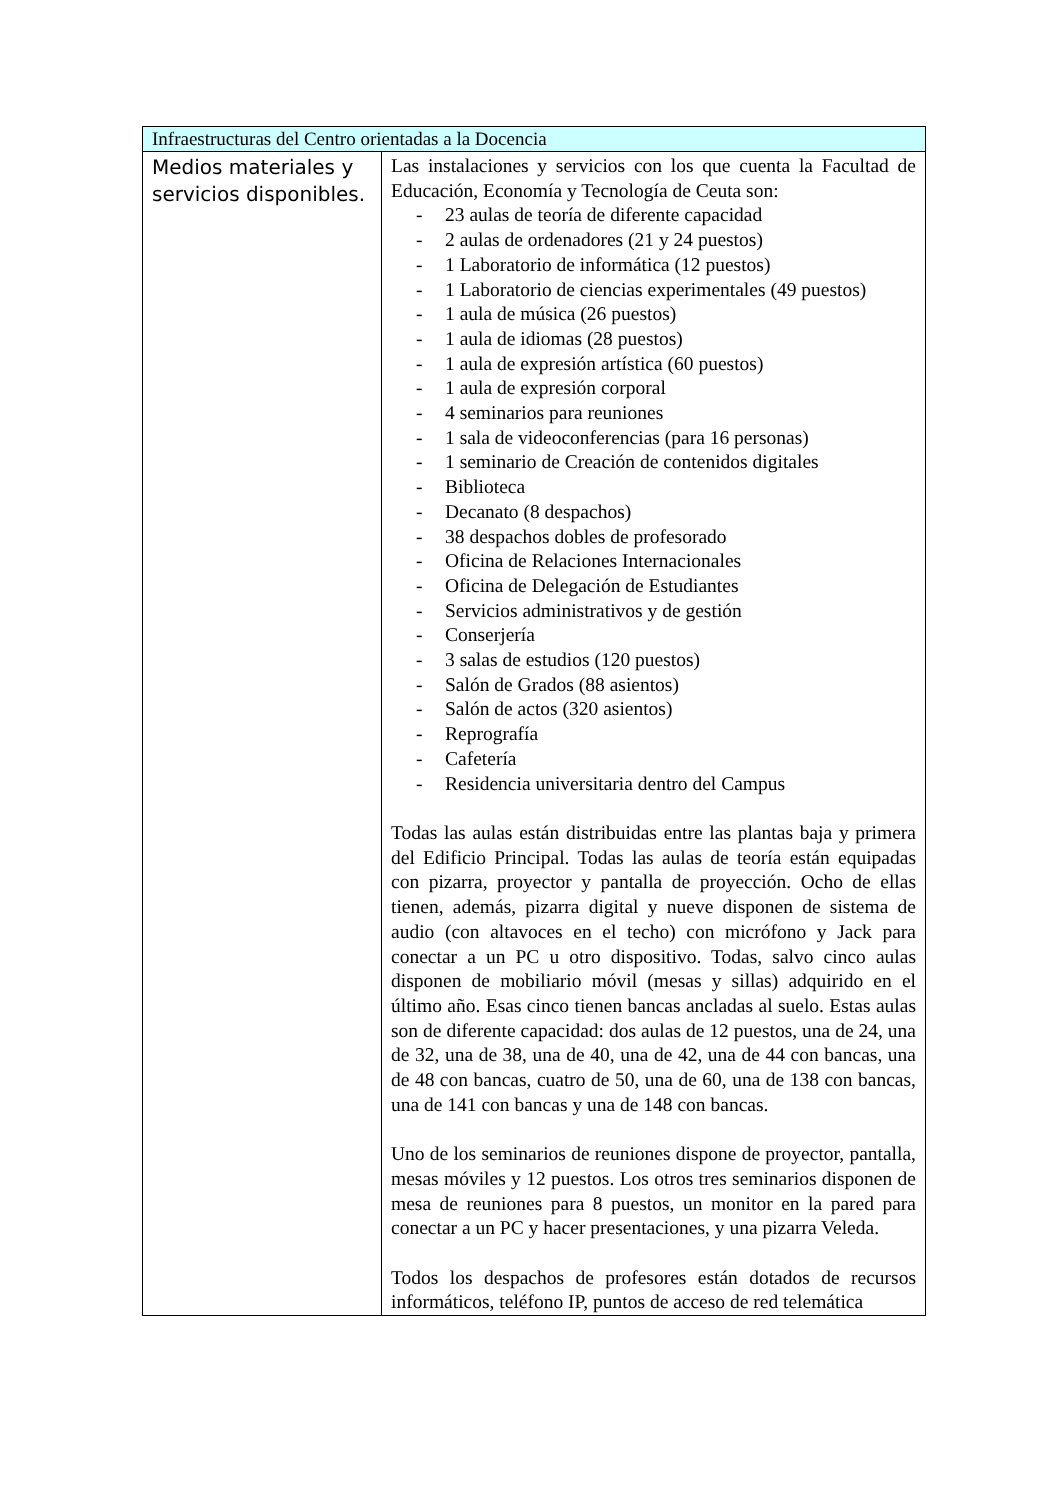| Infraestructuras del Centro orientadas a la Docencia | |
| --- | --- |
| Medios materiales y servicios disponibles. | Las instalaciones y servicios con los que cuenta la Facultad de Educación, Economía y Tecnología de Ceuta son: - 23 aulas de teoría de diferente capacidad - 2 aulas de ordenadores (21 y 24 puestos) - 1 Laboratorio de informática (12 puestos) - 1 Laboratorio de ciencias experimentales (49 puestos) - 1 aula de música (26 puestos) - 1 aula de idiomas (28 puestos) - 1 aula de expresión artística (60 puestos) - 1 aula de expresión corporal - 4 seminarios para reuniones - 1 sala de videoconferencias (para 16 personas) - 1 seminario de Creación de contenidos digitales - Biblioteca - Decanato (8 despachos) - 38 despachos dobles de profesorado - Oficina de Relaciones Internacionales - Oficina de Delegación de Estudiantes - Servicios administrativos y de gestión - Conserjería - 3 salas de estudios (120 puestos) - Salón de Grados (88 asientos) - Salón de actos (320 asientos) - Reprografía - Cafetería - Residencia universitaria dentro del Campus Todas las aulas están distribuidas entre las plantas baja y primera del Edificio Principal. Todas las aulas de teoría están equipadas con pizarra, proyector y pantalla de proyección. Ocho de ellas tienen, además, pizarra digital y nueve disponen de sistema de audio (con altavoces en el techo) con micrófono y Jack para conectar a un PC u otro dispositivo. Todas, salvo cinco aulas disponen de mobiliario móvil (mesas y sillas) adquirido en el último año. Esas cinco tienen bancas ancladas al suelo. Estas aulas son de diferente capacidad: dos aulas de 12 puestos, una de 24, una de 32, una de 38, una de 40, una de 42, una de 44 con bancas, una de 48 con bancas, cuatro de 50, una de 60, una de 138 con bancas, una de 141 con bancas y una de 148 con bancas. Uno de los seminarios de reuniones dispone de proyector, pantalla, mesas móviles y 12 puestos. Los otros tres seminarios disponen de mesa de reuniones para 8 puestos, un monitor en la pared para conectar a un PC y hacer presentaciones, y una pizarra Veleda. Todos los despachos de profesores están dotados de recursos informáticos, teléfono IP, puntos de acceso de red telemática |